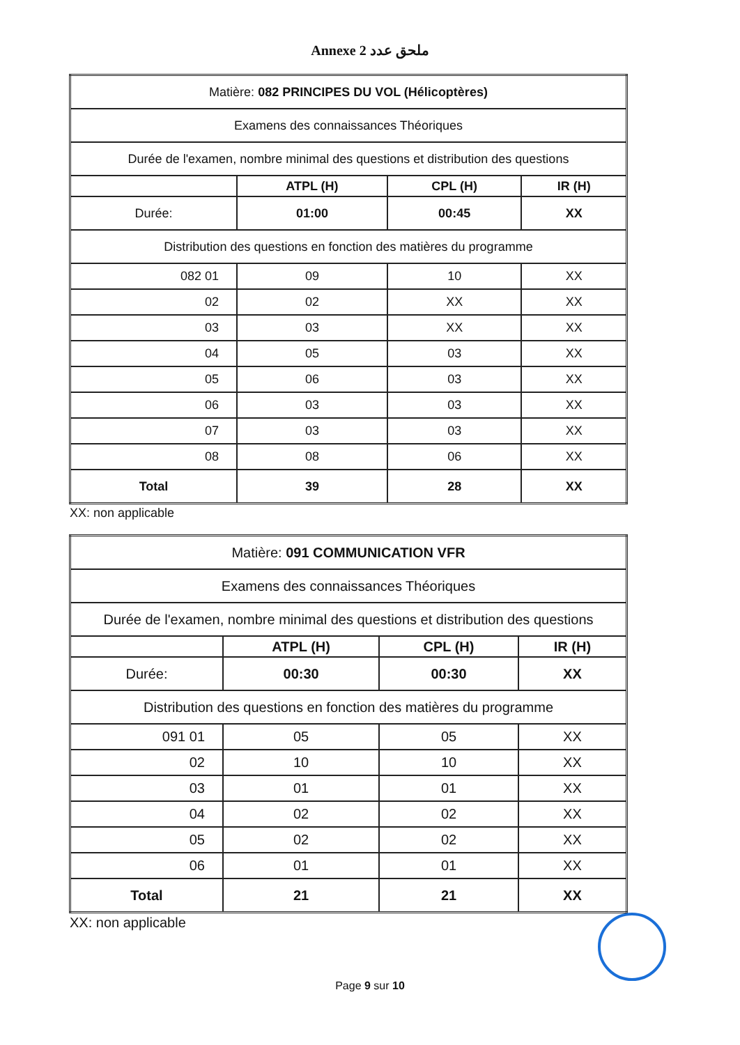Annexe 2 ملحق عدد
| Matière: 082 PRINCIPES DU VOL (Hélicoptères) | | | |
| Examens des connaissances Théoriques | | | |
| Durée de l'examen, nombre minimal des questions et distribution des questions | | | |
| | ATPL (H) | CPL (H) | IR (H) |
| Durée: | 01:00 | 00:45 | XX |
| Distribution des questions en fonction des matières du programme | | | |
| 082 01 | 09 | 10 | XX |
| 02 | 02 | XX | XX |
| 03 | 03 | XX | XX |
| 04 | 05 | 03 | XX |
| 05 | 06 | 03 | XX |
| 06 | 03 | 03 | XX |
| 07 | 03 | 03 | XX |
| 08 | 08 | 06 | XX |
| Total | 39 | 28 | XX |
XX: non applicable
| Matière: 091 COMMUNICATION VFR | | | |
| Examens des connaissances Théoriques | | | |
| Durée de l'examen, nombre minimal des questions et distribution des questions | | | |
| | ATPL (H) | CPL (H) | IR (H) |
| Durée: | 00:30 | 00:30 | XX |
| Distribution des questions en fonction des matières du programme | | | |
| 091 01 | 05 | 05 | XX |
| 02 | 10 | 10 | XX |
| 03 | 01 | 01 | XX |
| 04 | 02 | 02 | XX |
| 05 | 02 | 02 | XX |
| 06 | 01 | 01 | XX |
| Total | 21 | 21 | XX |
XX: non applicable
Page 9 sur 10